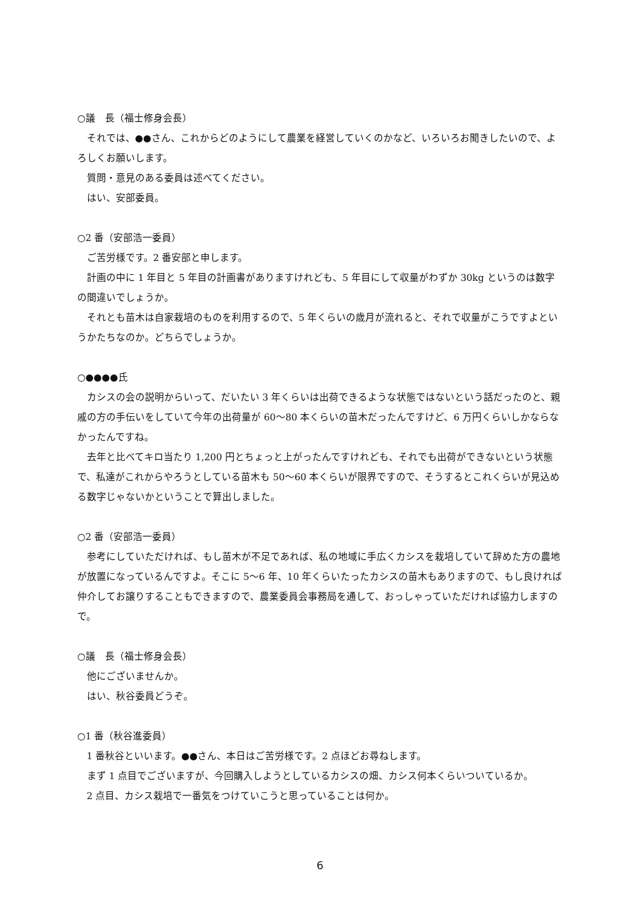○議　長（福士修身会長）
それでは、●●さん、これからどのようにして農業を経営していくのかなど、いろいろお聞きしたいので、よろしくお願いします。
質問・意見のある委員は述べてください。
はい、安部委員。
○2 番（安部浩一委員）
ご苦労様です。2 番安部と申します。
計画の中に 1 年目と 5 年目の計画書がありますけれども、5 年目にして収量がわずか 30kg というのは数字の間違いでしょうか。
それとも苗木は自家栽培のものを利用するので、5 年くらいの歳月が流れると、それで収量がこうですよというかたちなのか。どちらでしょうか。
○●●●●氏
カシスの会の説明からいって、だいたい 3 年くらいは出荷できるような状態ではないという話だったのと、親戚の方の手伝いをしていて今年の出荷量が 60～80 本くらいの苗木だったんですけど、6 万円くらいしかならなかったんですね。
去年と比べてキロ当たり 1,200 円とちょっと上がったんですけれども、それでも出荷ができないという状態で、私達がこれからやろうとしている苗木も 50～60 本くらいが限界ですので、そうするとこれくらいが見込める数字じゃないかということで算出しました。
○2 番（安部浩一委員）
参考にしていただければ、もし苗木が不足であれば、私の地域に手広くカシスを栽培していて辞めた方の農地が放置になっているんですよ。そこに 5～6 年、10 年くらいたったカシスの苗木もありますので、もし良ければ仲介してお譲りすることもできますので、農業委員会事務局を通して、おっしゃっていただければ協力しますので。
○議　長（福士修身会長）
他にございませんか。
はい、秋谷委員どうぞ。
○1 番（秋谷進委員）
1 番秋谷といいます。●●さん、本日はご苦労様です。2 点ほどお尋ねします。
まず 1 点目でございますが、今回購入しようとしているカシスの畑、カシス何本くらいついているか。
2 点目、カシス栽培で一番気をつけていこうと思っていることは何か。
6